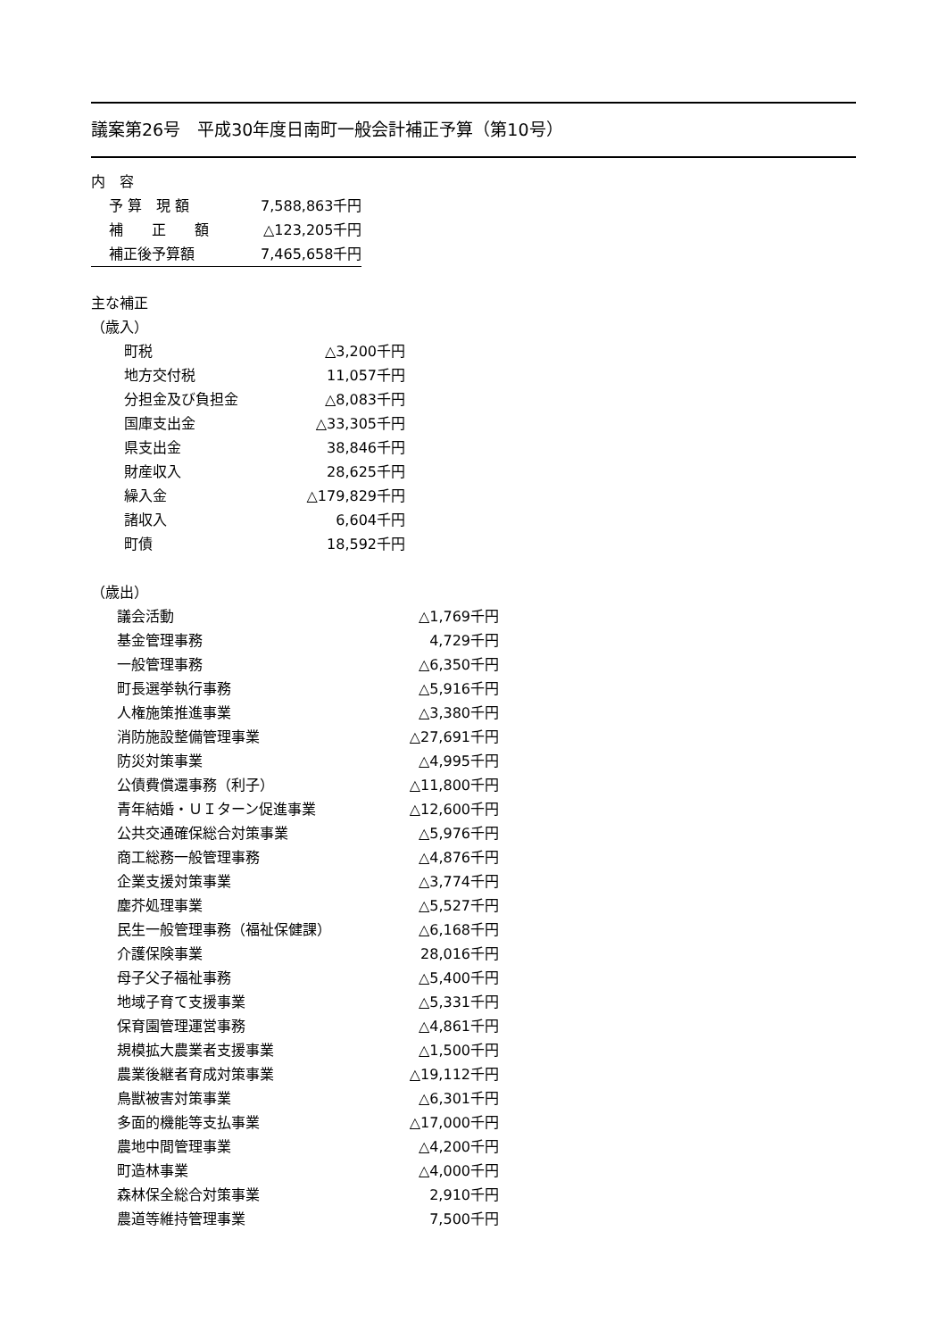議案第26号　平成30年度日南町一般会計補正予算（第10号）
内　容
| 予 算 現 額 | 7,588,863千円 |
| 補 正 額 | △123,205千円 |
| 補正後予算額 | 7,465,658千円 |
主な補正
（歳入）
| 町税 | △3,200千円 |
| 地方交付税 | 11,057千円 |
| 分担金及び負担金 | △8,083千円 |
| 国庫支出金 | △33,305千円 |
| 県支出金 | 38,846千円 |
| 財産収入 | 28,625千円 |
| 繰入金 | △179,829千円 |
| 諸収入 | 6,604千円 |
| 町債 | 18,592千円 |
（歳出）
| 議会活動 | △1,769千円 |
| 基金管理事務 | 4,729千円 |
| 一般管理事務 | △6,350千円 |
| 町長選挙執行事務 | △5,916千円 |
| 人権施策推進事業 | △3,380千円 |
| 消防施設整備管理事業 | △27,691千円 |
| 防災対策事業 | △4,995千円 |
| 公債費償還事務（利子） | △11,800千円 |
| 青年結婚・ＵＩターン促進事業 | △12,600千円 |
| 公共交通確保総合対策事業 | △5,976千円 |
| 商工総務一般管理事務 | △4,876千円 |
| 企業支援対策事業 | △3,774千円 |
| 塵芥処理事業 | △5,527千円 |
| 民生一般管理事務（福祉保健課） | △6,168千円 |
| 介護保険事業 | 28,016千円 |
| 母子父子福祉事務 | △5,400千円 |
| 地域子育て支援事業 | △5,331千円 |
| 保育園管理運営事務 | △4,861千円 |
| 規模拡大農業者支援事業 | △1,500千円 |
| 農業後継者育成対策事業 | △19,112千円 |
| 鳥獣被害対策事業 | △6,301千円 |
| 多面的機能等支払事業 | △17,000千円 |
| 農地中間管理事業 | △4,200千円 |
| 町造林事業 | △4,000千円 |
| 森林保全総合対策事業 | 2,910千円 |
| 農道等維持管理事業 | 7,500千円 |